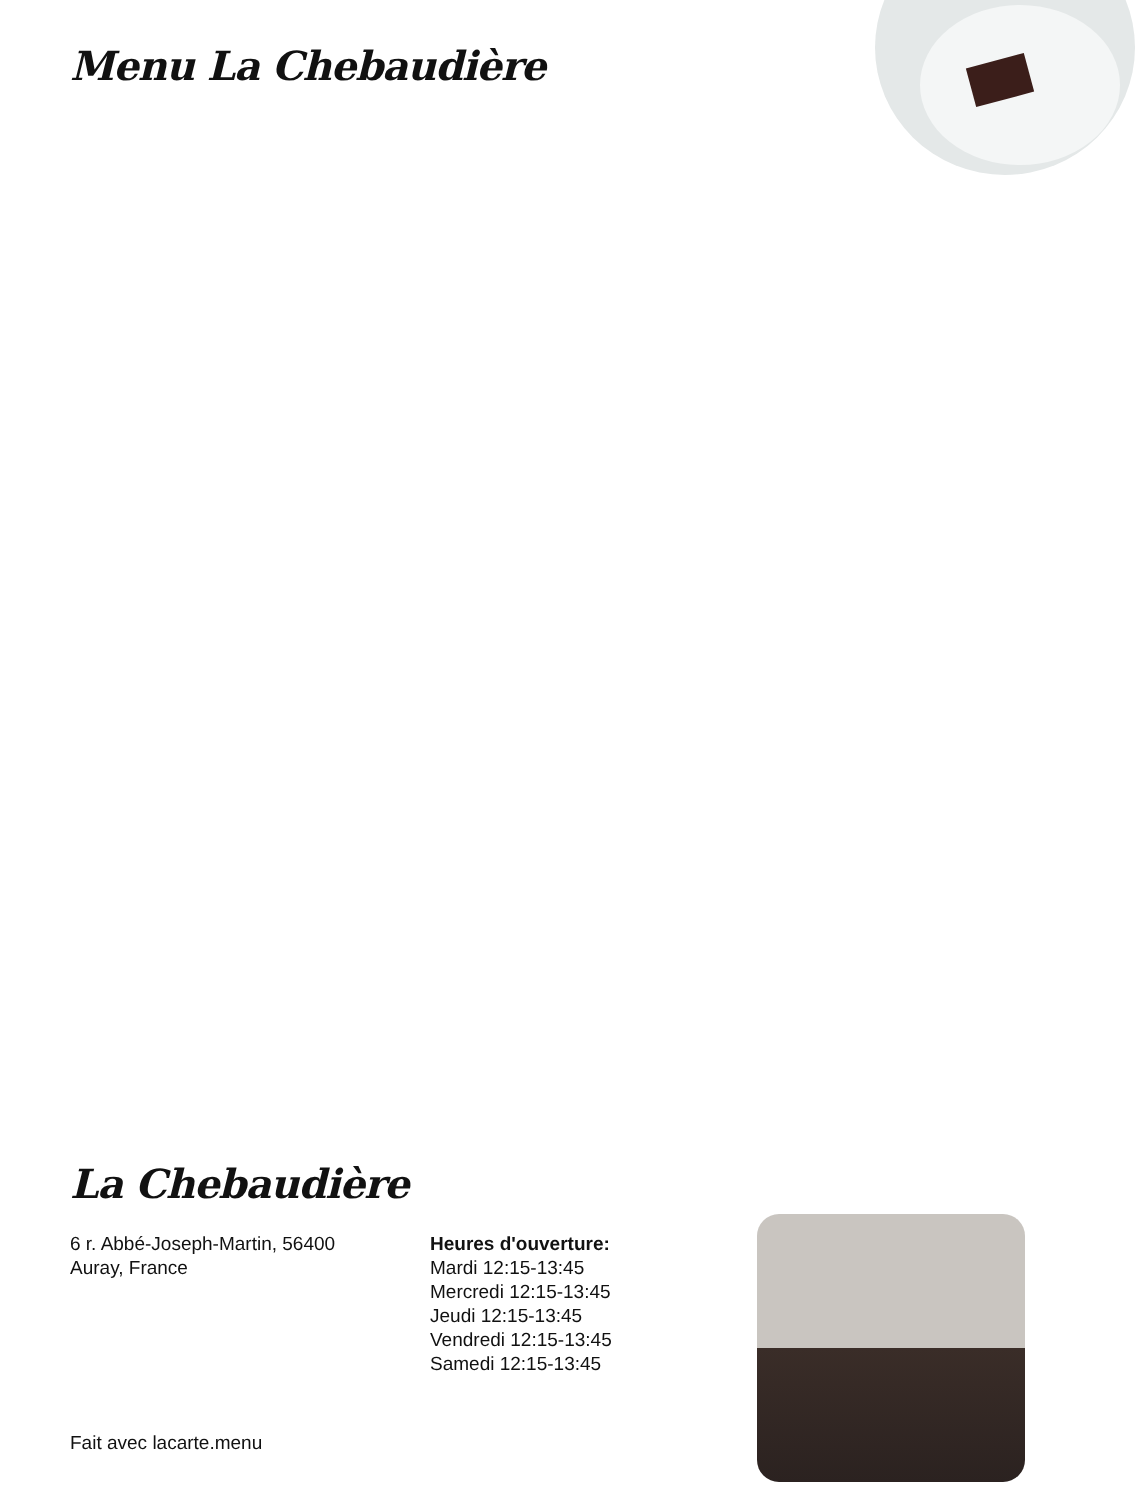Menu La Chebaudière
La Chebaudière
6 r. Abbé-Joseph-Martin, 56400
Auray, France
Heures d'ouverture:
Mardi 12:15-13:45
Mercredi 12:15-13:45
Jeudi 12:15-13:45
Vendredi 12:15-13:45
Samedi 12:15-13:45
Fait avec lacarte.menu